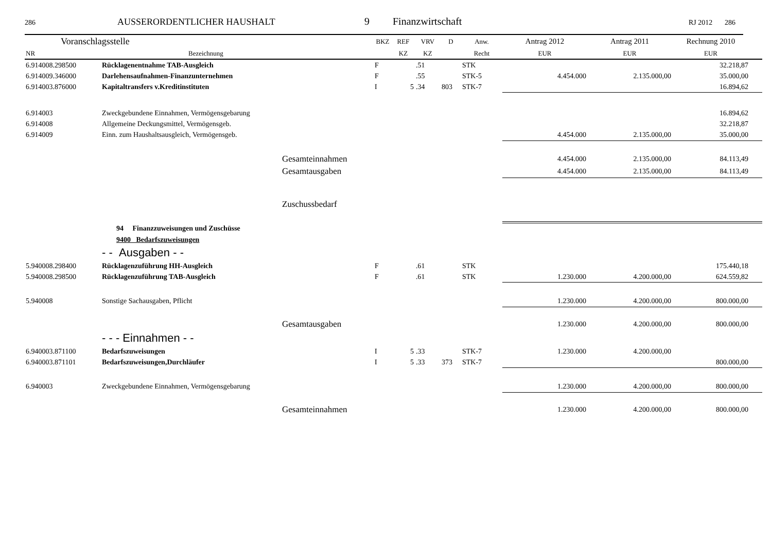286 AUSSERORDENTLICHER HAUSHALT 9 Finanzwirtschaft RJ 2012 286
| Voranschlagsstelle | | | BKZ | REF | VRV | D | Anw. | Antrag 2012 | Antrag 2011 | Rechnung 2010 | |
| --- | --- | --- | --- | --- | --- | --- | --- | --- | --- | --- | --- |
| NR | Bezeichnung | | | KZ | KZ | | Recht | EUR | EUR | EUR | |
| 6.914008.298500 | Rücklagenentnahme TAB-Ausgleich | | F | | .51 | | STK | | | 32.218,87 | |
| 6.914009.346000 | Darlehensaufnahmen-Finanzunternehmen | | F | | .55 | | STK-5 | 4.454.000 | 2.135.000,00 | 35.000,00 | |
| 6.914003.876000 | Kapitaltransfers v.Kreditinstituten | | I | 5 | .34 | 803 | STK-7 | | | 16.894,62 | |
| 6.914003 | Zweckgebundene Einnahmen, Vermögensgebarung | | | | | | | | | 16.894,62 | |
| 6.914008 | Allgemeine Deckungsmittel, Vermögensgeb. | | | | | | | | | 32.218,87 | |
| 6.914009 | Einn. zum Haushaltsausgleich, Vermögensgeb. | | | | | | | 4.454.000 | 2.135.000,00 | 35.000,00 | |
| | | Gesamteinnahmen | | | | | | 4.454.000 | 2.135.000,00 | 84.113,49 | |
| | | Gesamtausgaben | | | | | | 4.454.000 | 2.135.000,00 | 84.113,49 | |
| | | Zuschussbedarf | | | | | | | | | |
| | 94 Finanzzuweisungen und Zuschüsse | | | | | | | | | | |
| | 9400 Bedarfszuweisungen | | | | | | | | | | |
| | - - Ausgaben - - | | | | | | | | | | |
| 5.940008.298400 | Rücklagenzuführung HH-Ausgleich | | F | | .61 | | STK | | | 175.440,18 | |
| 5.940008.298500 | Rücklagenzuführung TAB-Ausgleich | | F | | .61 | | STK | 1.230.000 | 4.200.000,00 | 624.559,82 | |
| 5.940008 | Sonstige Sachausgaben, Pflicht | | | | | | | 1.230.000 | 4.200.000,00 | 800.000,00 | |
| | | Gesamtausgaben | | | | | | 1.230.000 | 4.200.000,00 | 800.000,00 | |
| | - - - Einnahmen - - | | | | | | | | | | |
| 6.940003.871100 | Bedarfszuweisungen | | I | 5 | .33 | | STK-7 | 1.230.000 | 4.200.000,00 | | |
| 6.940003.871101 | Bedarfszuweisungen,Durchläufer | | I | 5 | .33 | 373 | STK-7 | | | 800.000,00 | |
| 6.940003 | Zweckgebundene Einnahmen, Vermögensgebarung | | | | | | | 1.230.000 | 4.200.000,00 | 800.000,00 | |
| | | Gesamteinnahmen | | | | | | 1.230.000 | 4.200.000,00 | 800.000,00 | |